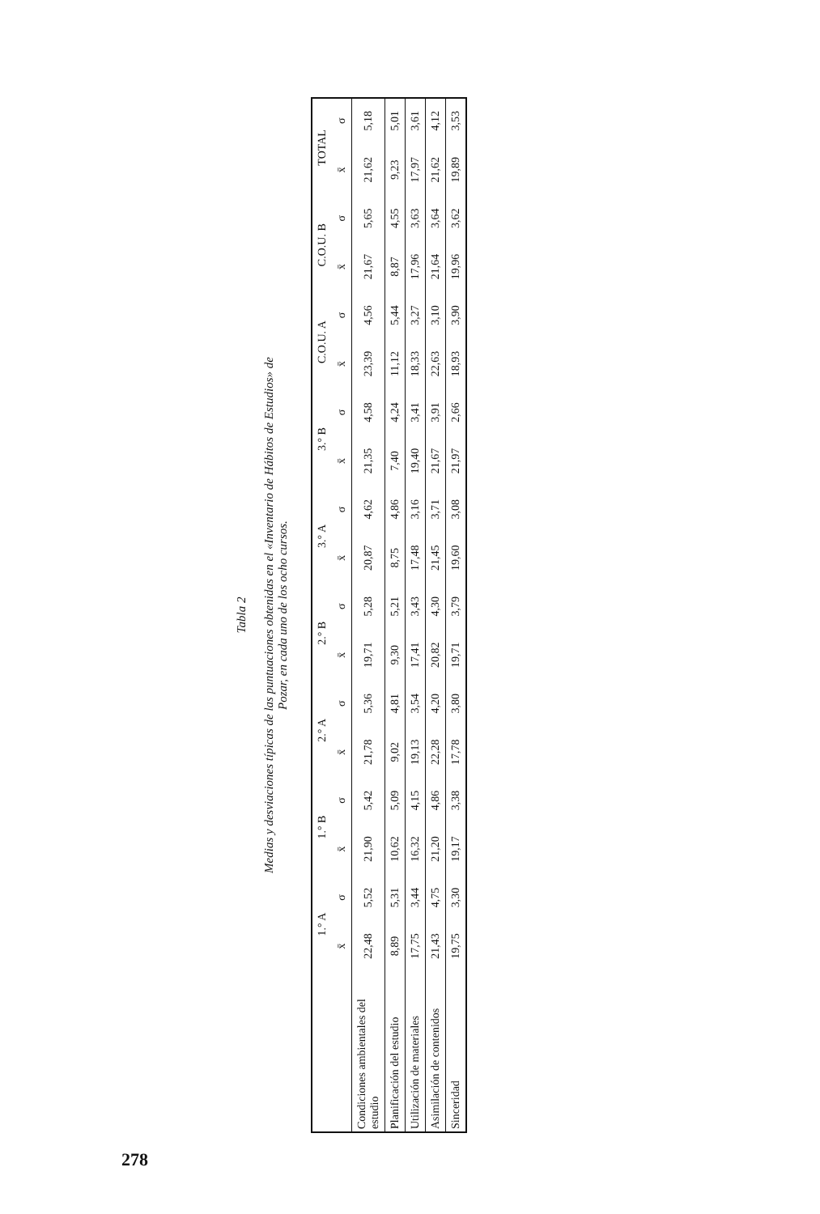Tabla 2
Medias y desviaciones típicas de las puntuaciones obtenidas en el «Inventario de Hábitos de Estudios» de
Pozar, en cada uno de los ocho cursos.
| | 1.° A | | 1.° B | | 2.° A | | 2.° B | | 3.° A | | 3.° B | | C.O.U. A | | C.O.U. B | | TOTAL | |
| --- | --- | --- | --- | --- | --- | --- | --- | --- | --- | --- | --- | --- | --- | --- | --- | --- | --- | --- |
| | x̄ | σ | x̄ | σ | x̄ | σ | x̄ | σ | x̄ | σ | x̄ | σ | x̄ | σ | x̄ | σ | x̄ | σ |
| Condiciones ambientales del estudio | 22,48 | 5,52 | 21,90 | 5,42 | 21,78 | 5,36 | 19,71 | 5,28 | 20,87 | 4,62 | 21,35 | 4,58 | 23,39 | 4,56 | 21,67 | 5,65 | 21,62 | 5,18 |
| Planificación del estudio | 8,89 | 5,31 | 10,62 | 5,09 | 9,02 | 4,81 | 9,30 | 5,21 | 8,75 | 4,86 | 7,40 | 4,24 | 11,12 | 5,44 | 8,87 | 4,55 | 9,23 | 5,01 |
| Utilización de materiales | 17,75 | 3,44 | 16,32 | 4,15 | 19,13 | 3,54 | 17,41 | 3,43 | 17,48 | 3,16 | 19,40 | 3,41 | 18,33 | 3,27 | 17,96 | 3,63 | 17,97 | 3,61 |
| Asimilación de contenidos | 21,43 | 4,75 | 21,20 | 4,86 | 22,28 | 4,20 | 20,82 | 4,30 | 21,45 | 3,71 | 21,67 | 3,91 | 22,63 | 3,10 | 21,64 | 3,64 | 21,62 | 4,12 |
| Sinceridad | 19,75 | 3,30 | 19,17 | 3,38 | 17,78 | 3,80 | 19,71 | 3,79 | 19,60 | 3,08 | 21,97 | 2,66 | 18,93 | 3,90 | 19,96 | 3,62 | 19,89 | 3,53 |
278